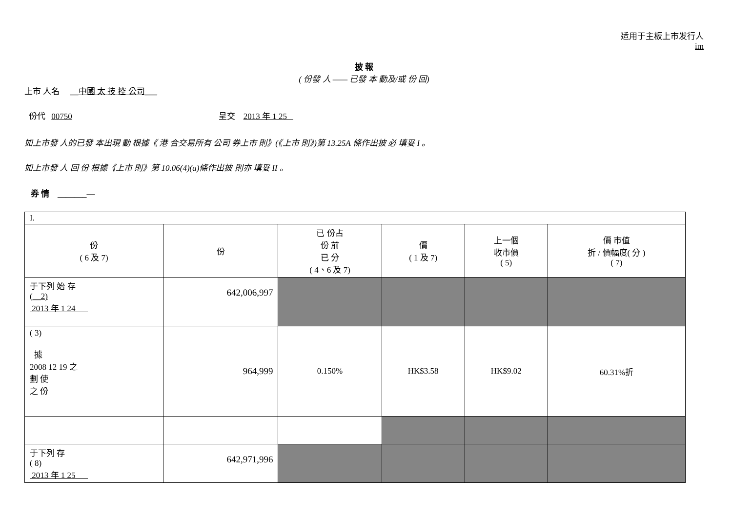适用于主板上市发行人
im
披 報
( 份發 人 —— 已發 本 動及/或 份 回)
上市 人名 __中國 太 技 控 公司___
份代 00750 呈交 2013 年 1 25
如上市發 人的已發 本出現 動 根據《 港 合交易所有 公司 券上市 則》(《上市 則》)第 13.25A 條作出披 必 填妥 I 。
如上市發 人 回 份 根據《上市 則》第 10.06(4)(a)條作出披 則亦 填妥 II 。
券 情 _______—
| I. | | | | | |
| 份 ( 6 及 7) | 份 | 已 份占 份 前 已 分 ( 4、6 及 7) | 價 ( 1 及 7) | 上一個 收市價 ( 5) | 價 市值 折 / 價幅度( 分 ) ( 7) |
| 于下列 始 存 ( __2) 2013 年 1 24 | 642,006,997 | | | | |
| ( 3) 據 2008 12 19 之 劃 使 之 份 | 964,999 | 0.150% | HK$3.58 | HK$9.02 | 60.31%折 |
| 于下列 存 ( 8) 2013 年 1 25 | 642,971,996 | | | | |